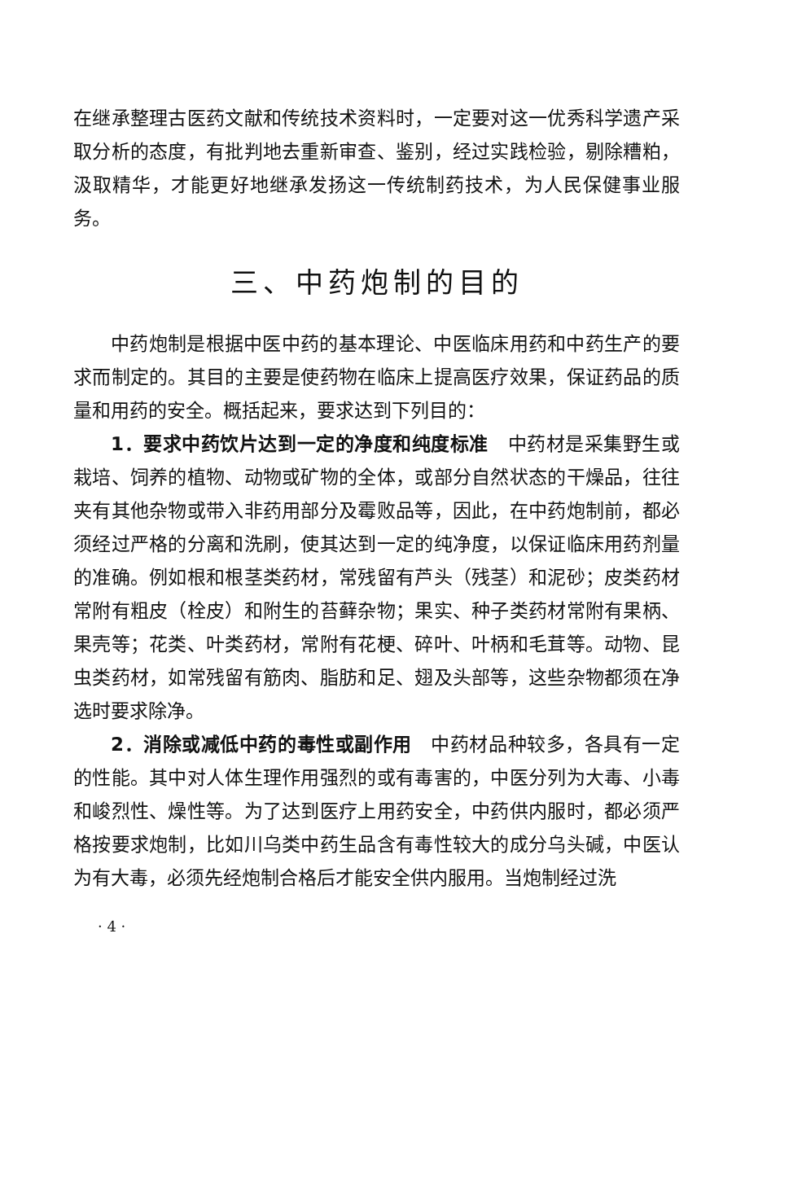在继承整理古医药文献和传统技术资料时，一定要对这一优秀科学遗产采取分析的态度，有批判地去重新审查、鉴别，经过实践检验，剔除糟粕，汲取精华，才能更好地继承发扬这一传统制药技术，为人民保健事业服务。
三、中药炮制的目的
中药炮制是根据中医中药的基本理论、中医临床用药和中药生产的要求而制定的。其目的主要是使药物在临床上提高医疗效果，保证药品的质量和用药的安全。概括起来，要求达到下列目的：
1．要求中药饮片达到一定的净度和纯度标准　中药材是采集野生或栽培、饲养的植物、动物或矿物的全体，或部分自然状态的干燥品，往往夹有其他杂物或带入非药用部分及霉败品等，因此，在中药炮制前，都必须经过严格的分离和洗刷，使其达到一定的纯净度，以保证临床用药剂量的准确。例如根和根茎类药材，常残留有芦头（残茎）和泥砂；皮类药材常附有粗皮（栓皮）和附生的苔藓杂物；果实、种子类药材常附有果柄、果壳等；花类、叶类药材，常附有花梗、碎叶、叶柄和毛茸等。动物、昆虫类药材，如常残留有筋肉、脂肪和足、翅及头部等，这些杂物都须在净选时要求除净。
2．消除或减低中药的毒性或副作用　中药材品种较多，各具有一定的性能。其中对人体生理作用强烈的或有毒害的，中医分列为大毒、小毒和峻烈性、燥性等。为了达到医疗上用药安全，中药供内服时，都必须严格按要求炮制，比如川乌类中药生品含有毒性较大的成分乌头碱，中医认为有大毒，必须先经炮制合格后才能安全供内服用。当炮制经过洗
· 4 ·